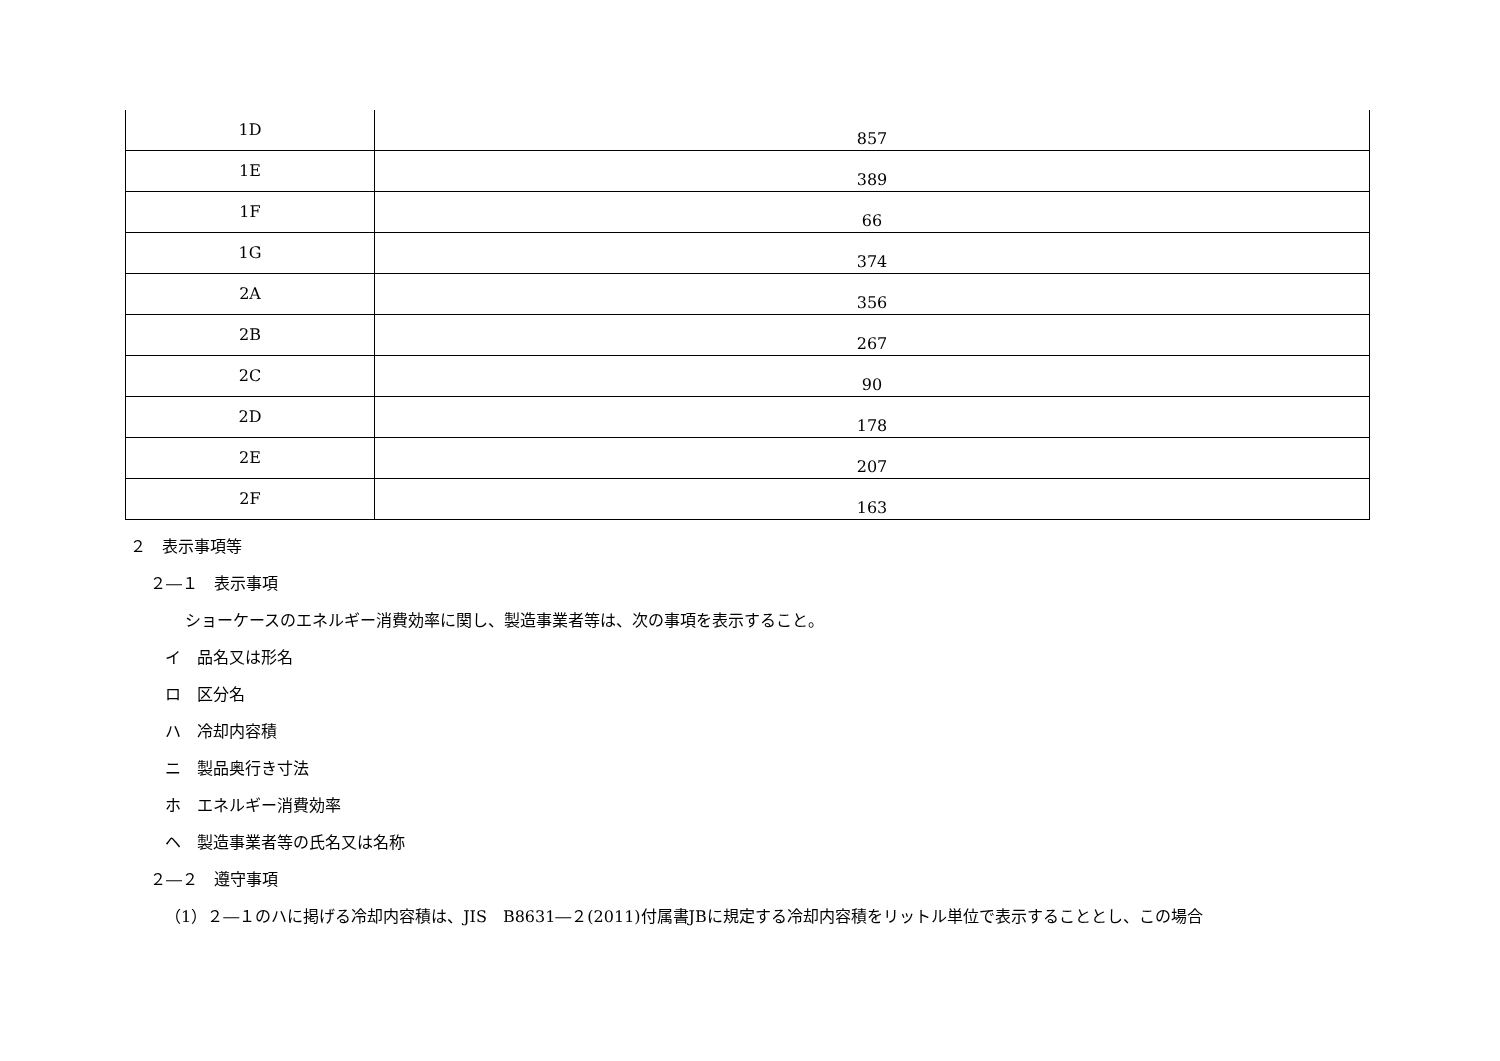| 1D | 857 |
| 1E | 389 |
| 1F | 66 |
| 1G | 374 |
| 2A | 356 |
| 2B | 267 |
| 2C | 90 |
| 2D | 178 |
| 2E | 207 |
| 2F | 163 |
２　表示事項等
２―１　表示事項
ショーケースのエネルギー消費効率に関し、製造事業者等は、次の事項を表示すること。
イ　品名又は形名
ロ　区分名
ハ　冷却内容積
ニ　製品奥行き寸法
ホ　エネルギー消費効率
ヘ　製造事業者等の氏名又は名称
２―２　遵守事項
（1）２―１のハに掲げる冷却内容積は、JIS　B8631―２(2011)付属書JBに規定する冷却内容積をリットル単位で表示することとし、この場合